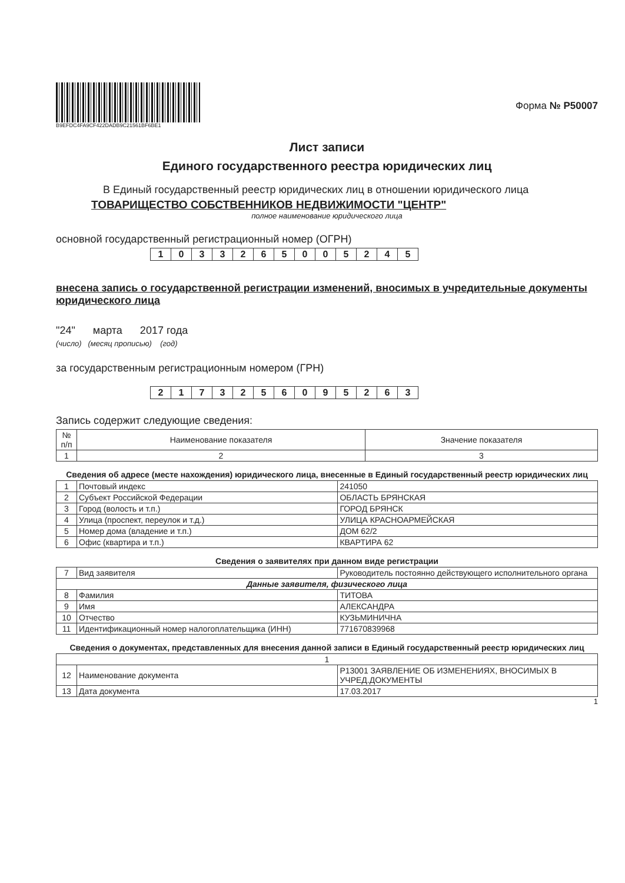B9EFDC4FA9CF422DADB9C21561BF6BE1
Форма № Р50007
Лист записи
Единого государственного реестра юридических лиц
В Единый государственный реестр юридических лиц в отношении юридического лица
ТОВАРИЩЕСТВО СОБСТВЕННИКОВ НЕДВИЖИМОСТИ "ЦЕНТР"
полное наименование юридического лица
основной государственный регистрационный номер (ОГРН)
| 1 | 0 | 3 | 3 | 2 | 6 | 5 | 0 | 0 | 5 | 2 | 4 | 5 |
внесена запись о государственной регистрации изменений, вносимых в учредительные документы юридического лица
"24" марта 2017 года
(число) (месяц прописью) (год)
за государственным регистрационным номером (ГРН)
| 2 | 1 | 7 | 3 | 2 | 5 | 6 | 0 | 9 | 5 | 2 | 6 | 3 |
Запись содержит следующие сведения:
| № п/п | Наименование показателя | Значение показателя |
| --- | --- | --- |
| 1 | 2 | 3 |
Сведения об адресе (месте нахождения) юридического лица, внесенные в Единый государственный реестр юридических лиц
| 1 | Почтовый индекс | 241050 |
| 2 | Субъект Российской Федерации | ОБЛАСТЬ БРЯНСКАЯ |
| 3 | Город (волость и т.п.) | ГОРОД БРЯНСК |
| 4 | Улица (проспект, переулок и т.д.) | УЛИЦА КРАСНОАРМЕЙСКАЯ |
| 5 | Номер дома (владение и т.п.) | ДОМ 62/2 |
| 6 | Офис (квартира и т.п.) | КВАРТИРА 62 |
Сведения о заявителях при данном виде регистрации
| 7 | Вид заявителя | Руководитель постоянно действующего исполнительного органа |
| Данные заявителя, физического лица | | |
| 8 | Фамилия | ТИТОВА |
| 9 | Имя | АЛЕКСАНДРА |
| 10 | Отчество | КУЗЬМИНИЧНА |
| 11 | Идентификационный номер налогоплательщика (ИНН) | 771670839968 |
Сведения о документах, представленных для внесения данной записи в Единый государственный реестр юридических лиц
| 1 | | |
| 12 | Наименование документа | Р13001 ЗАЯВЛЕНИЕ ОБ ИЗМЕНЕНИЯХ, ВНОСИМЫХ В УЧРЕД.ДОКУМЕНТЫ |
| 13 | Дата документа | 17.03.2017 |
1